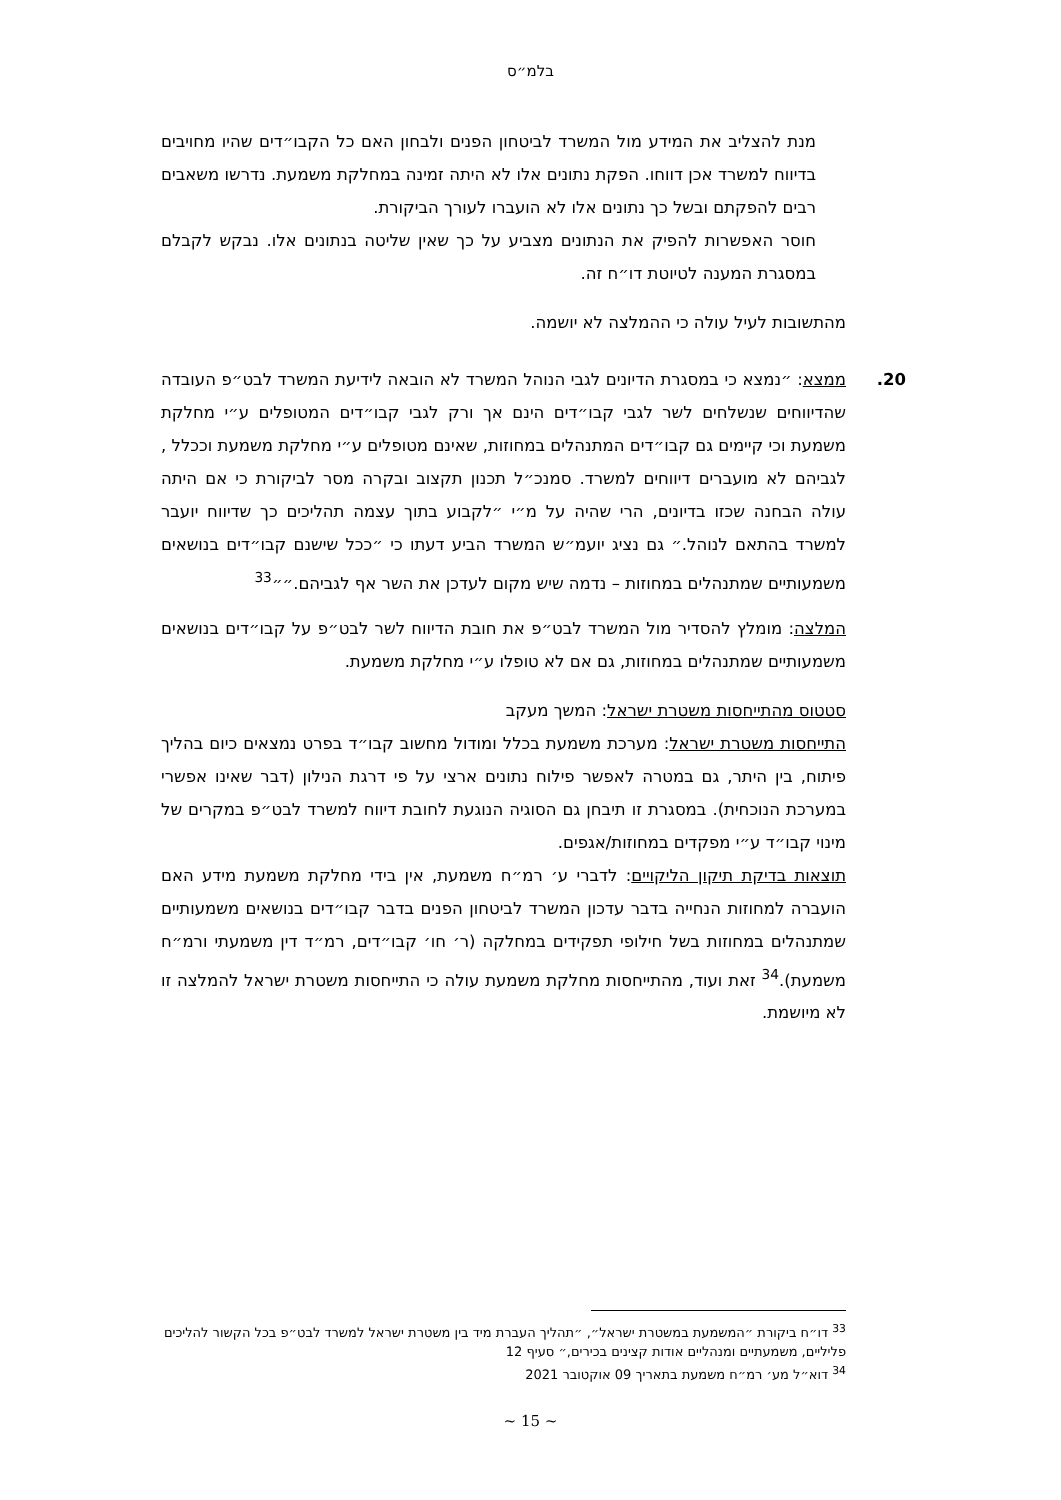בלמ״ס
מנת להצליב את המידע מול המשרד לביטחון הפנים ולבחון האם כל הקבו״דים שהיו מחויבים בדיווח למשרד אכן דווחו. הפקת נתונים אלו לא היתה זמינה במחלקת משמעת. נדרשו משאבים רבים להפקתם ובשל כך נתונים אלו לא הועברו לעורך הביקורת.
חוסר האפשרות להפיק את הנתונים מצביע על כך שאין שליטה בנתונים אלו. נבקש לקבלם במסגרת המענה לטיוטת דו״ח זה.
מהתשובות לעיל עולה כי ההמלצה לא יושמה.
20. ממצא: ״נמצא כי במסגרת הדיונים לגבי הנוהל המשרד לא הובאה לידיעת המשרד לבט״פ העובדה שהדיווחים שנשלחים לשר לגבי קבו״דים הינם אך ורק לגבי קבו״דים המטופלים ע״י מחלקת משמעת וכי קיימים גם קבו״דים המתנהלים במחוזות, שאינם מטופלים ע״י מחלקת משמעת וככלל , לגביהם לא מועברים דיווחים למשרד. סמנכ״ל תכנון תקצוב ובקרה מסר לביקורת כי אם היתה עולה הבחנה שכזו בדיונים, הרי שהיה על מ״י ״לקבוע בתוך עצמה תהליכים כך שדיווח יועבר למשרד בהתאם לנוהל.״ גם נציג יועמ״ש המשרד הביע דעתו כי ״ככל שישנם קבו״דים בנושאים משמעותיים שמתנהלים במחוזות – נדמה שיש מקום לעדכן את השר אף לגביהם.״״<sup>33</sup>
המלצה: מומלץ להסדיר מול המשרד לבט״פ את חובת הדיווח לשר לבט״פ על קבו״דים בנושאים משמעותיים שמתנהלים במחוזות, גם אם לא טופלו ע״י מחלקת משמעת.
סטטוס מהתייחסות משטרת ישראל: המשך מעקב
התייחסות משטרת ישראל: מערכת משמעת בכלל ומודול מחשוב קבו״ד בפרט נמצאים כיום בהליך פיתוח, בין היתר, גם במטרה לאפשר פילוח נתונים ארצי על פי דרגת הנילון (דבר שאינו אפשרי במערכת הנוכחית). במסגרת זו תיבחן גם הסוגיה הנוגעת לחובת דיווח למשרד לבט״פ במקרים של מינוי קבו״ד ע״י מפקדים במחוזות/אגפים.
תוצאות בדיקת תיקון הליקויים: לדברי ע׳ רמ״ח משמעת, אין בידי מחלקת משמעת מידע האם הועברה למחוזות הנחייה בדבר עדכון המשרד לביטחון הפנים בדבר קבו״דים בנושאים משמעותיים שמתנהלים במחוזות בשל חילופי תפקידים במחלקה (ר׳ חו׳ קבו״דים, רמ״ד דין משמעתי ורמ״ח משמעת).<sup>34</sup> זאת ועוד, מהתייחסות מחלקת משמעת עולה כי התייחסות משטרת ישראל להמלצה זו לא מיושמת.
<sup>33</sup> דו״ח ביקורת ״המשמעת במשטרת ישראל״, ״תהליך העברת מיד בין משטרת ישראל למשרד לבט״פ בכל הקשור להליכים פליליים, משמעתיים ומנהליים אודות קצינים בכירים,״ סעיף 12
<sup>34</sup> דוא״ל מע׳ רמ״ח משמעת בתאריך 09 אוקטובר 2021
~ 15 ~